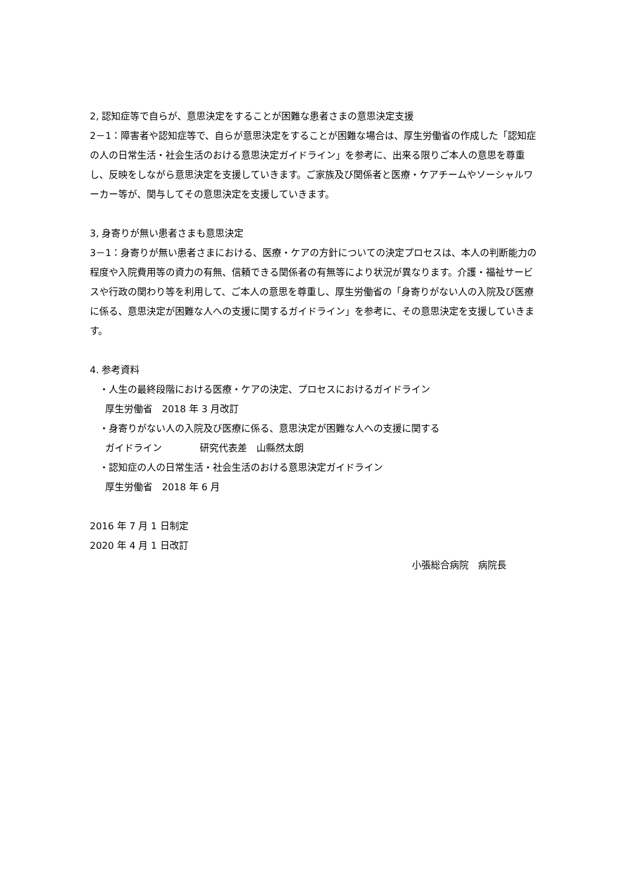2, 認知症等で自らが、意思決定をすることが困難な患者さまの意思決定支援
2－1：障害者や認知症等で、自らが意思決定をすることが困難な場合は、厚生労働省の作成した「認知症の人の日常生活・社会生活のおける意思決定ガイドライン」を参考に、出来る限りご本人の意思を尊重し、反映をしながら意思決定を支援していきます。ご家族及び関係者と医療・ケアチームやソーシャルワーカー等が、関与してその意思決定を支援していきます。
3, 身寄りが無い患者さまも意思決定
3－1：身寄りが無い患者さまにおける、医療・ケアの方針についての決定プロセスは、本人の判断能力の程度や入院費用等の資力の有無、信頼できる関係者の有無等により状況が異なります。介護・福祉サービスや行政の関わり等を利用して、ご本人の意思を尊重し、厚生労働省の「身寄りがない人の入院及び医療に係る、意思決定が困難な人への支援に関するガイドライン」を参考に、その意思決定を支援していきます。
4. 参考資料
・人生の最終段階における医療・ケアの決定、プロセスにおけるガイドライン
厚生労働省　2018 年 3 月改訂
・身寄りがない人の入院及び医療に係る、意思決定が困難な人への支援に関する
ガイドライン　　　　研究代表差　山縣然太朗
・認知症の人の日常生活・社会生活のおける意思決定ガイドライン
厚生労働省　2018 年 6 月
2016 年 7 月 1 日制定
2020 年 4 月 1 日改訂
小張総合病院　病院長